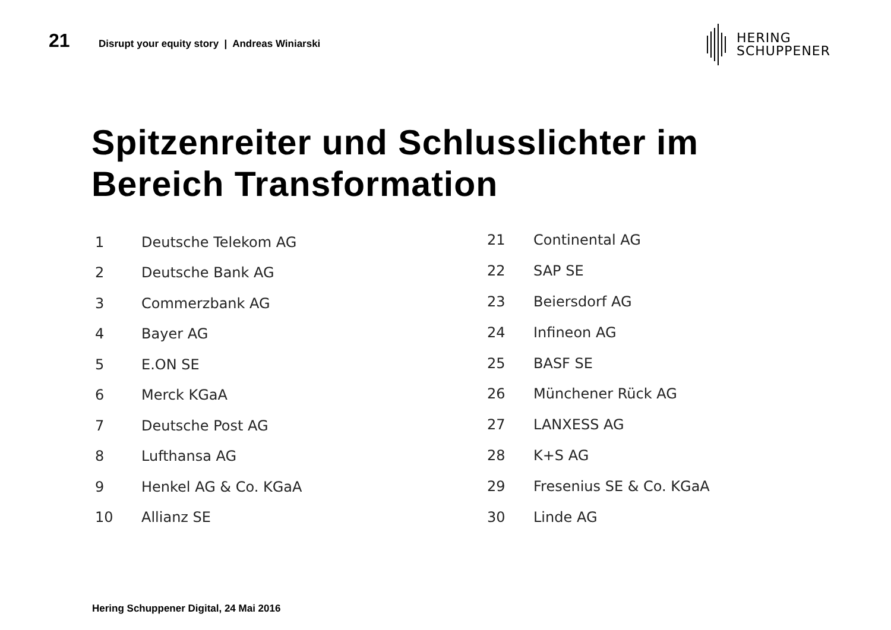21
Disrupt your equity story | Andreas Winiarski
HERING
SCHUPPENER
Spitzenreiter und Schlusslichter im
Bereich Transformation
| 1 | Deutsche Telekom AG |
| 2 | Deutsche Bank AG |
| 3 | Commerzbank AG |
| 4 | Bayer AG |
| 5 | E.ON SE |
| 6 | Merck KGaA |
| 7 | Deutsche Post AG |
| 8 | Lufthansa AG |
| 9 | Henkel AG & Co. KGaA |
| 10 | Allianz SE |
| 21 | Continental AG |
| 22 | SAP SE |
| 23 | Beiersdorf AG |
| 24 | Infineon AG |
| 25 | BASF SE |
| 26 | Münchener Rück AG |
| 27 | LANXESS AG |
| 28 | K+S AG |
| 29 | Fresenius SE & Co. KGaA |
| 30 | Linde AG |
Hering Schuppener Digital, 24 Mai 2016